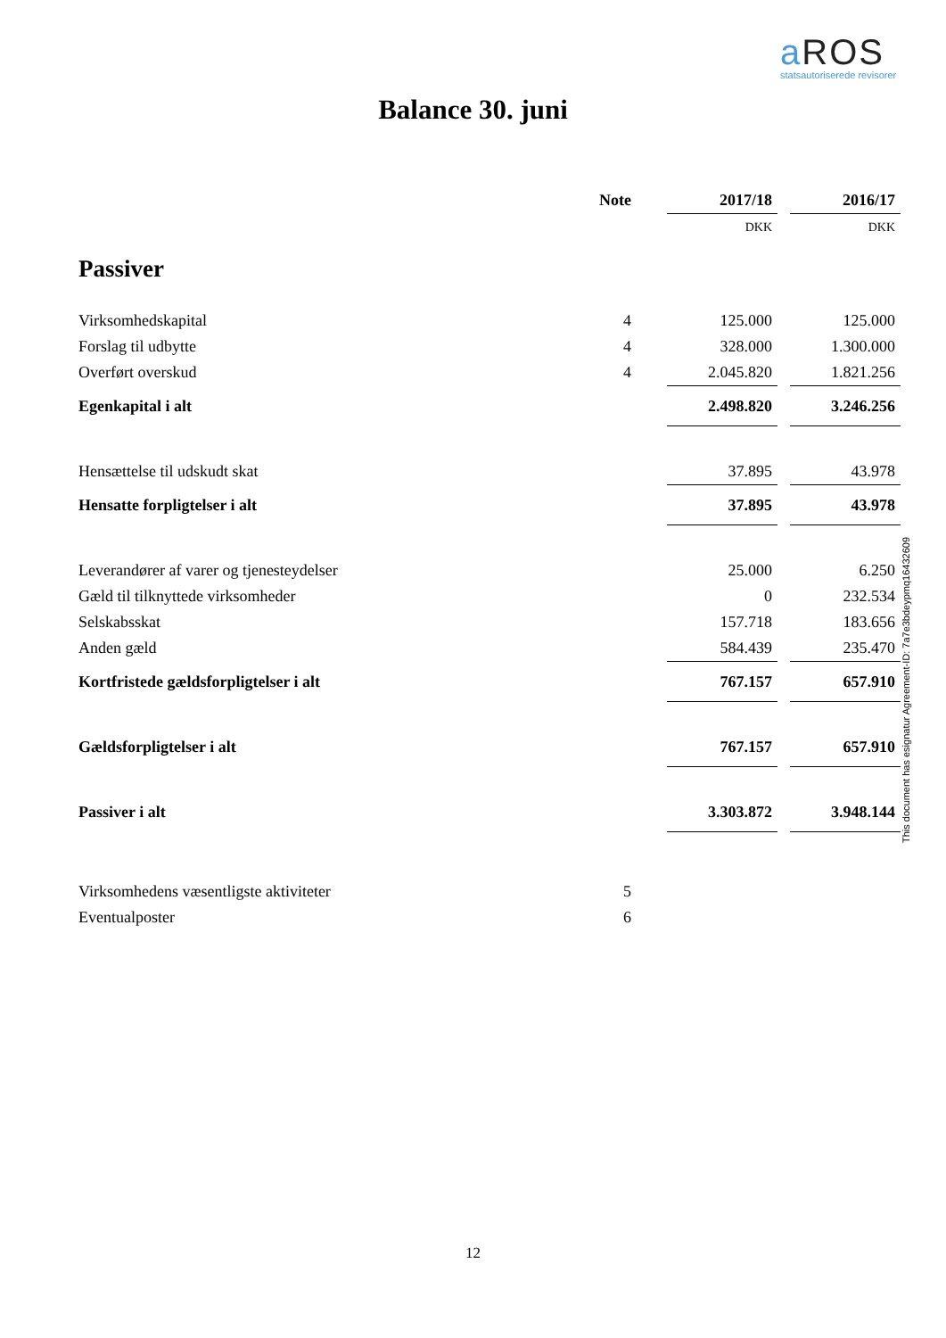a ROS
statsautoriserede revisorer
Balance 30. juni
| | Note | 2017/18 | | 2016/17 |
| | | DKK | | DKK |
| Passiver | | | | |
| Virksomhedskapital | 4 | 125.000 | | 125.000 |
| Forslag til udbytte | 4 | 328.000 | | 1.300.000 |
| Overført overskud | 4 | 2.045.820 | | 1.821.256 |
| Egenkapital i alt | | 2.498.820 | | 3.246.256 |
| Hensættelse til udskudt skat | | 37.895 | | 43.978 |
| Hensatte forpligtelser i alt | | 37.895 | | 43.978 |
| Leverandører af varer og tjenesteydelser | | 25.000 | | 6.250 |
| Gæld til tilknyttede virksomheder | | 0 | | 232.534 |
| Selskabsskat | | 157.718 | | 183.656 |
| Anden gæld | | 584.439 | | 235.470 |
| Kortfristede gældsforpligtelser i alt | | 767.157 | | 657.910 |
| Gældsforpligtelser i alt | | 767.157 | | 657.910 |
| Passiver i alt | | 3.303.872 | | 3.948.144 |
| Virksomhedens væsentligste aktiviteter | 5 | | | |
| Eventualposter | 6 | | | |
This document has esignatur Agreement-ID: 7a7e3bdeypmq16432609
12